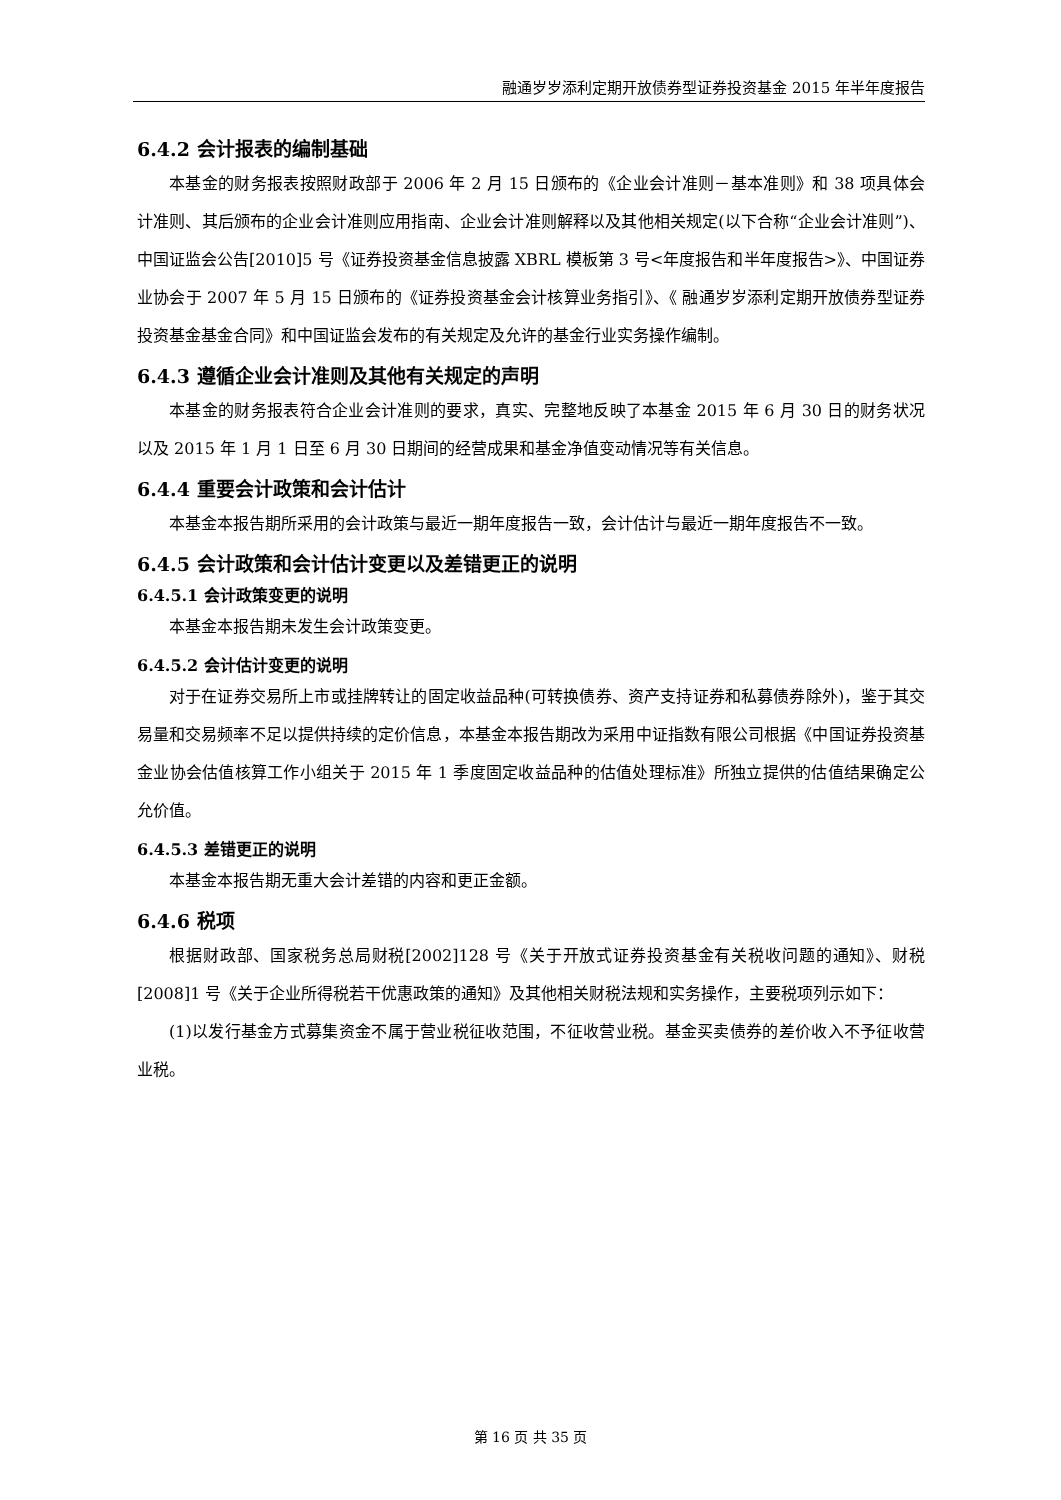融通岁岁添利定期开放债券型证券投资基金 2015 年半年度报告
6.4.2 会计报表的编制基础
本基金的财务报表按照财政部于 2006 年 2 月 15 日颁布的《企业会计准则－基本准则》和 38 项具体会计准则、其后颁布的企业会计准则应用指南、企业会计准则解释以及其他相关规定(以下合称“企业会计准则”)、中国证监会公告[2010]5 号《证券投资基金信息披露 XBRL 模板第 3 号<年度报告和半年度报告>》、中国证券业协会于 2007 年 5 月 15 日颁布的《证券投资基金会计核算业务指引》、《 融通岁岁添利定期开放债券型证券投资基金基金合同》和中国证监会发布的有关规定及允许的基金行业实务操作编制。
6.4.3 遵循企业会计准则及其他有关规定的声明
本基金的财务报表符合企业会计准则的要求，真实、完整地反映了本基金 2015 年 6 月 30 日的财务状况以及 2015 年 1 月 1 日至 6 月 30 日期间的经营成果和基金净值变动情况等有关信息。
6.4.4 重要会计政策和会计估计
本基金本报告期所采用的会计政策与最近一期年度报告一致，会计估计与最近一期年度报告不一致。
6.4.5 会计政策和会计估计变更以及差错更正的说明
6.4.5.1 会计政策变更的说明
本基金本报告期未发生会计政策变更。
6.4.5.2 会计估计变更的说明
对于在证券交易所上市或挂牌转让的固定收益品种(可转换债券、资产支持证券和私募债券除外)，鉴于其交易量和交易频率不足以提供持续的定价信息，本基金本报告期改为采用中证指数有限公司根据《中国证券投资基金业协会估值核算工作小组关于 2015 年 1 季度固定收益品种的估值处理标准》所独立提供的估值结果确定公允价值。
6.4.5.3 差错更正的说明
本基金本报告期无重大会计差错的内容和更正金额。
6.4.6 税项
根据财政部、国家税务总局财税[2002]128 号《关于开放式证券投资基金有关税收问题的通知》、财税[2008]1 号《关于企业所得税若干优惠政策的通知》及其他相关财税法规和实务操作，主要税项列示如下：
(1)以发行基金方式募集资金不属于营业税征收范围，不征收营业税。基金买卖债券的差价收入不予征收营业税。
第 16 页 共 35 页